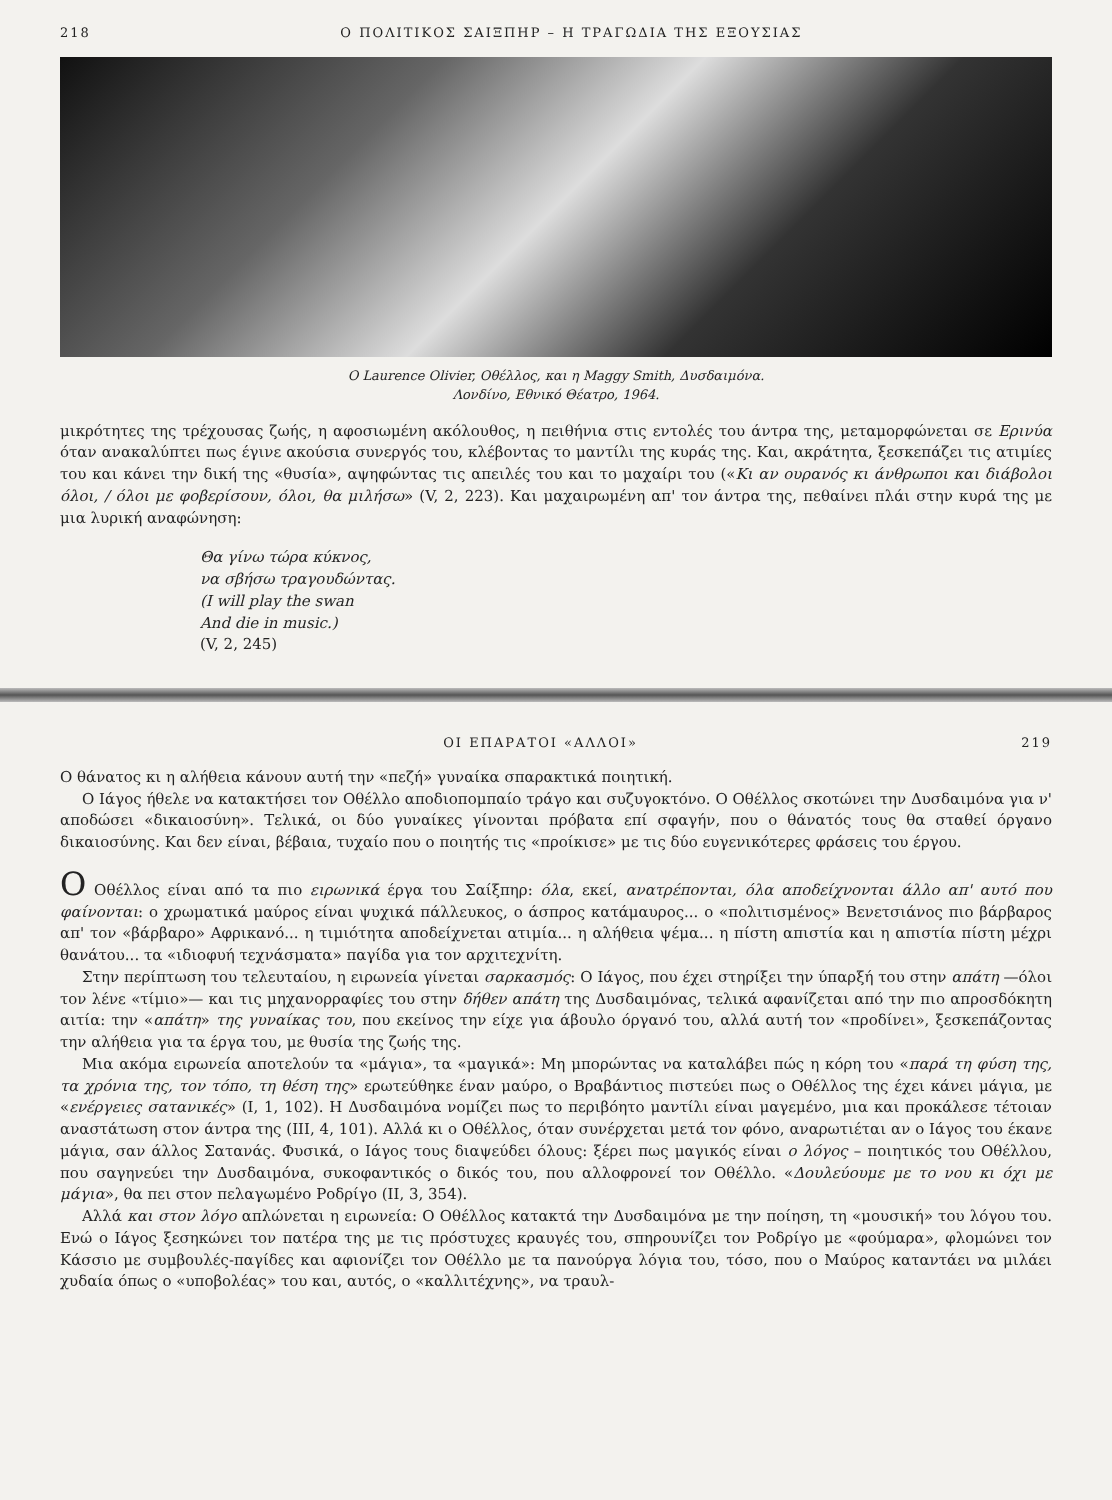218 Ο ΠΟΛΙΤΙΚΟΣ ΣΑΙΞΠΗΡ – Η ΤΡΑΓΩΔΙΑ ΤΗΣ ΕΞΟΥΣΙΑΣ
Ο Laurence Olivier, Οθέλλος, και η Maggy Smith, Δυσδαιμόνα.
Λονδίνο, Εθνικό Θέατρο, 1964.
μικρότητες της τρέχουσας ζωής, η αφοσιωμένη ακόλουθος, η πειθήνια στις εντολές του άντρα της, μεταμορφώνεται σε Ερινύα όταν ανακαλύπτει πως έγινε ακούσια συνεργός του, κλέβοντας το μαντίλι της κυράς της. Και, ακράτητα, ξεσκεπάζει τις ατιμίες του και κάνει την δική της «θυσία», αψηφώντας τις απειλές του και το μαχαίρι του («Κι αν ουρανός κι άνθρωποι και διάβολοι όλοι, / όλοι με φοβερίσουν, όλοι, θα μιλήσω» (V, 2, 223). Και μαχαιρωμένη απ' τον άντρα της, πεθαίνει πλάι στην κυρά της με μια λυρική αναφώνηση:
Θα γίνω τώρα κύκνος,
να σβήσω τραγουδώντας.
(I will play the swan
And die in music.)
(V, 2, 245)
ΟΙ ΕΠΑΡΑΤΟΙ «ΑΛΛΟΙ» 219
Ο θάνατος κι η αλήθεια κάνουν αυτή την «πεζή» γυναίκα σπαρακτικά ποιητική.
Ο Ιάγος ήθελε να κατακτήσει τον Οθέλλο αποδιοπομπαίο τράγο και συζυγοκτόνο. Ο Οθέλλος σκοτώνει την Δυσδαιμόνα για ν' αποδώσει «δικαιοσύνη». Τελικά, οι δύο γυναίκες γίνονται πρόβατα επί σφαγήν, που ο θάνατός τους θα σταθεί όργανο δικαιοσύνης. Και δεν είναι, βέβαια, τυχαίο που ο ποιητής τις «προίκισε» με τις δύο ευγενικότερες φράσεις του έργου.
Ο Οθέλλος είναι από τα πιο ειρωνικά έργα του Σαίξπηρ: όλα, εκεί, ανατρέπονται, όλα αποδείχνονται άλλο απ' αυτό που φαίνονται: ο χρωματικά μαύρος είναι ψυχικά πάλλευκος, ο άσπρος κατάμαυρος... ο «πολιτισμένος» Βενετσιάνος πιο βάρβαρος απ' τον «βάρβαρο» Αφρικανό... η τιμιότητα αποδείχνεται ατιμία... η αλήθεια ψέμα... η πίστη απιστία και η απιστία πίστη μέχρι θανάτου... τα «ιδιοφυή τεχνάσματα» παγίδα για τον αρχιτεχνίτη.
Στην περίπτωση του τελευταίου, η ειρωνεία γίνεται σαρκασμός: Ο Ιάγος, που έχει στηρίξει την ύπαρξή του στην απάτη —όλοι τον λένε «τίμιο»— και τις μηχανορραφίες του στην δήθεν απάτη της Δυσδαιμόνας, τελικά αφανίζεται από την πιο απροσδόκητη αιτία: την «απάτη» της γυναίκας του, που εκείνος την είχε για άβουλο όργανό του, αλλά αυτή τον «προδίνει», ξεσκεπάζοντας την αλήθεια για τα έργα του, με θυσία της ζωής της.
Μια ακόμα ειρωνεία αποτελούν τα «μάγια», τα «μαγικά»: Μη μπορώντας να καταλάβει πώς η κόρη του «παρά τη φύση της, τα χρόνια της, τον τόπο, τη θέση της» ερωτεύθηκε έναν μαύρο, ο Βραβάντιος πιστεύει πως ο Οθέλλος της έχει κάνει μάγια, με «ενέργειες σατανικές» (I, 1, 102). Η Δυσδαιμόνα νομίζει πως το περιβόητο μαντίλι είναι μαγεμένο, μια και προκάλεσε τέτοιαν αναστάτωση στον άντρα της (III, 4, 101). Αλλά κι ο Οθέλλος, όταν συνέρχεται μετά τον φόνο, αναρωτιέται αν ο Ιάγος του έκανε μάγια, σαν άλλος Σατανάς. Φυσικά, ο Ιάγος τους διαψεύδει όλους: ξέρει πως μαγικός είναι ο λόγος – ποιητικός του Οθέλλου, που σαγηνεύει την Δυσδαιμόνα, συκοφαντικός ο δικός του, που αλλοφρονεί τον Οθέλλο. «Δουλεύουμε με το νου κι όχι με μάγια», θα πει στον πελαγωμένο Ροδρίγο (II, 3, 354).
Αλλά και στον λόγο απλώνεται η ειρωνεία: Ο Οθέλλος κατακτά την Δυσδαιμόνα με την ποίηση, τη «μουσική» του λόγου του. Ενώ ο Ιάγος ξεσηκώνει τον πατέρα της με τις πρόστυχες κραυγές του, σπηρουνίζει τον Ροδρίγο με «φούμαρα», φλομώνει τον Κάσσιο με συμβουλές-παγίδες και αφιονίζει τον Οθέλλο με τα πανούργα λόγια του, τόσο, που ο Μαύρος καταντάει να μιλάει χυδαία όπως ο «υποβολέας» του και, αυτός, ο «καλλιτέχνης», να τραυλ-